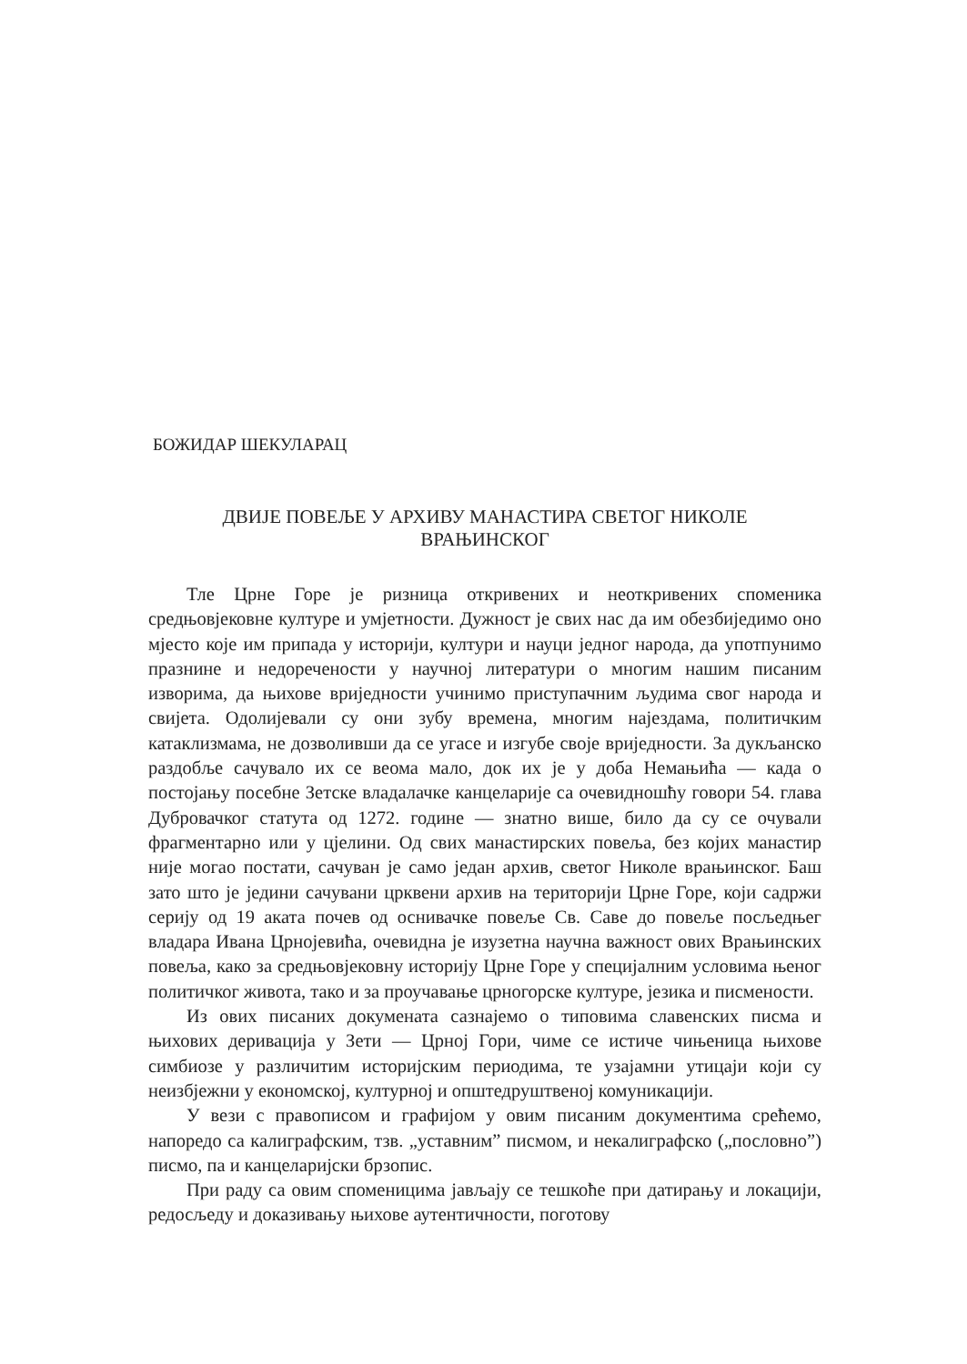БОЖИДАР ШЕКУЛАРАЦ
ДВИЈЕ ПОВЕЉЕ У АРХИВУ МАНАСТИРА СВЕТОГ НИКОЛЕ
ВРАЊИНСКОГ
Тле Црне Горе је ризница откривених и неоткривених споменика средњовјековне културе и умјетности. Дужност је свих нас да им обезбиједимо оно мјесто које им припада у историји, култури и науци једног народа, да употпунимо празнине и недоречености у научној литератури о многим нашим писаним изворима, да њихове вриједности учинимо приступачним људима свог народа и свијета. Одолијевали су они зубу времена, многим најездама, политичким катаклизмама, не дозволивши да се угасе и изгубе своје вриједности. За дукљанско раздобље сачувало их се веома мало, док их је у доба Немањића — када о постојању посебне Зетске владалачке канцеларије са очевидношћу говори 54. глава Дубровачког статута од 1272. године — знатно више, било да су се очували фрагментарно или у цјелини. Од свих манастирских повеља, без којих манастир није могао постати, сачуван је само један архив, светог Николе врањинског. Баш зато што је једини сачувани црквени архив на територији Црне Горе, који садржи серију од 19 аката почев од оснивачке повеље Св. Саве до повеље посљедњег владара Ивана Црнојевића, очевидна је изузетна научна важност ових Врањинских повеља, како за средњовјековну историју Црне Горе у специјалним условима њеног политичког живота, тако и за проучавање црногорске културе, језика и писмености.
Из ових писаних докумената сазнајемо о типовима славенских писма и њихових деривација у Зети — Црној Гори, чиме се истиче чињеница њихове симбиозе у различитим историјским периодима, те узајамни утицаји који су неизбјежни у економској, културној и општедруштвеној комуникацији.
У вези с правописом и графијом у овим писаним документима срећемо, напоредо са калиграфским, тзв. „уставним” писмом, и некалиграфско („пословно”) писмо, па и канцеларијски брзопис.
При раду са овим споменицима јављају се тешкоће при датирању и локацији, редосљеду и доказивању њихове аутентичности, поготову